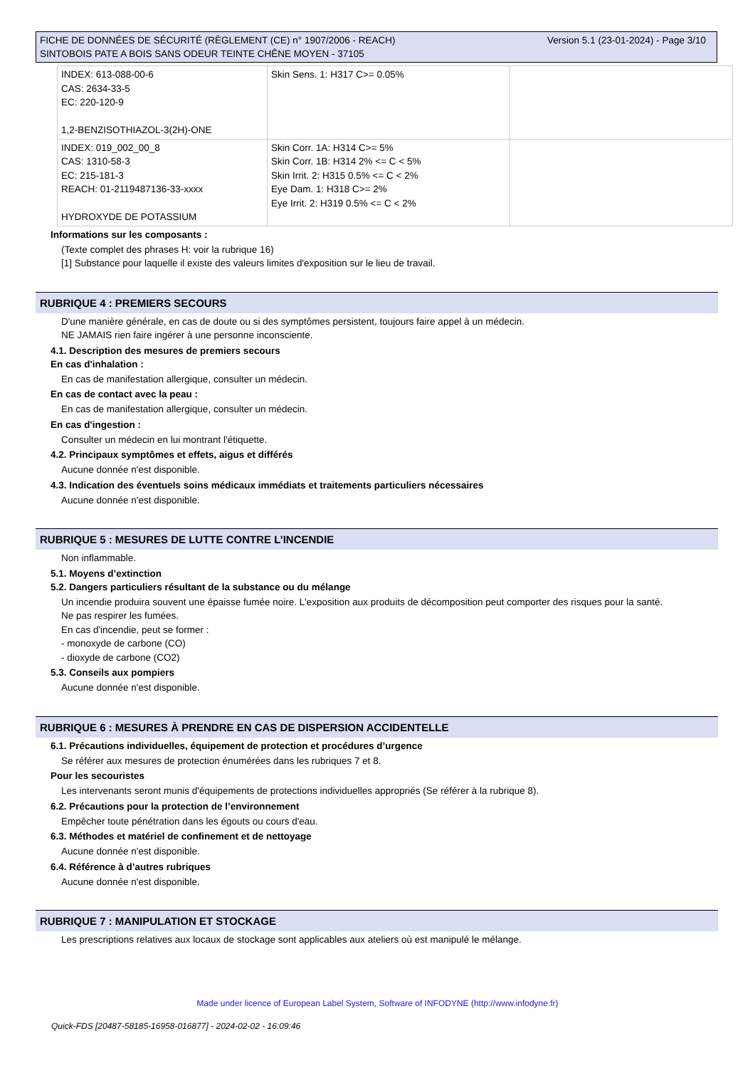Version 5.1 (23-01-2024) - Page 3/10 FICHE DE DONNÉES DE SÉCURITÉ (RÈGLEMENT (CE) n° 1907/2006 - REACH)
SINTOBOIS PATE A BOIS SANS ODEUR TEINTE CHÊNE MOYEN - 37105
| INDEX: 613-088-00-6 CAS: 2634-33-5 EC: 220-120-9 1,2-BENZISOTHIAZOL-3(2H)-ONE | Skin Sens. 1: H317 C>= 0.05% | |
| INDEX: 019_002_00_8 CAS: 1310-58-3 EC: 215-181-3 REACH: 01-2119487136-33-xxxx HYDROXYDE DE POTASSIUM | Skin Corr. 1A: H314 C>= 5% Skin Corr. 1B: H314 2% <= C < 5% Skin Irrit. 2: H315 0.5% <= C < 2% Eye Dam. 1: H318 C>= 2% Eye Irrit. 2: H319 0.5% <= C < 2% | |
Informations sur les composants :
(Texte complet des phrases H: voir la rubrique 16)
[1] Substance pour laquelle il existe des valeurs limites d'exposition sur le lieu de travail.
RUBRIQUE 4 : PREMIERS SECOURS
D'une manière générale, en cas de doute ou si des symptômes persistent, toujours faire appel à un médecin.
NE JAMAIS rien faire ingérer à une personne inconsciente.
4.1. Description des mesures de premiers secours
En cas d'inhalation :
En cas de manifestation allergique, consulter un médecin.
En cas de contact avec la peau :
En cas de manifestation allergique, consulter un médecin.
En cas d'ingestion :
Consulter un médecin en lui montrant l'étiquette.
4.2. Principaux symptômes et effets, aigus et différés
Aucune donnée n'est disponible.
4.3. Indication des éventuels soins médicaux immédiats et traitements particuliers nécessaires
Aucune donnée n'est disponible.
RUBRIQUE 5 : MESURES DE LUTTE CONTRE L’INCENDIE
Non inflammable.
5.1. Moyens d’extinction
5.2. Dangers particuliers résultant de la substance ou du mélange
Un incendie produira souvent une épaisse fumée noire. L'exposition aux produits de décomposition peut comporter des risques pour la santé.
Ne pas respirer les fumées.
En cas d'incendie, peut se former :
- monoxyde de carbone (CO)
- dioxyde de carbone (CO2)
5.3. Conseils aux pompiers
Aucune donnée n'est disponible.
RUBRIQUE 6 : MESURES À PRENDRE EN CAS DE DISPERSION ACCIDENTELLE
6.1. Précautions individuelles, équipement de protection et procédures d’urgence
Se référer aux mesures de protection énumérées dans les rubriques 7 et 8.
Pour les secouristes
Les intervenants seront munis d'équipements de protections individuelles appropriés (Se référer à la rubrique 8).
6.2. Précautions pour la protection de l’environnement
Empêcher toute pénétration dans les égouts ou cours d'eau.
6.3. Méthodes et matériel de confinement et de nettoyage
Aucune donnée n'est disponible.
6.4. Référence à d’autres rubriques
Aucune donnée n'est disponible.
RUBRIQUE 7 : MANIPULATION ET STOCKAGE
Les prescriptions relatives aux locaux de stockage sont applicables aux ateliers où est manipulé le mélange.
Made under licence of European Label System, Software of INFODYNE (http://www.infodyne.fr)
Quick-FDS [20487-58185-16958-016877] - 2024-02-02 - 16:09:46